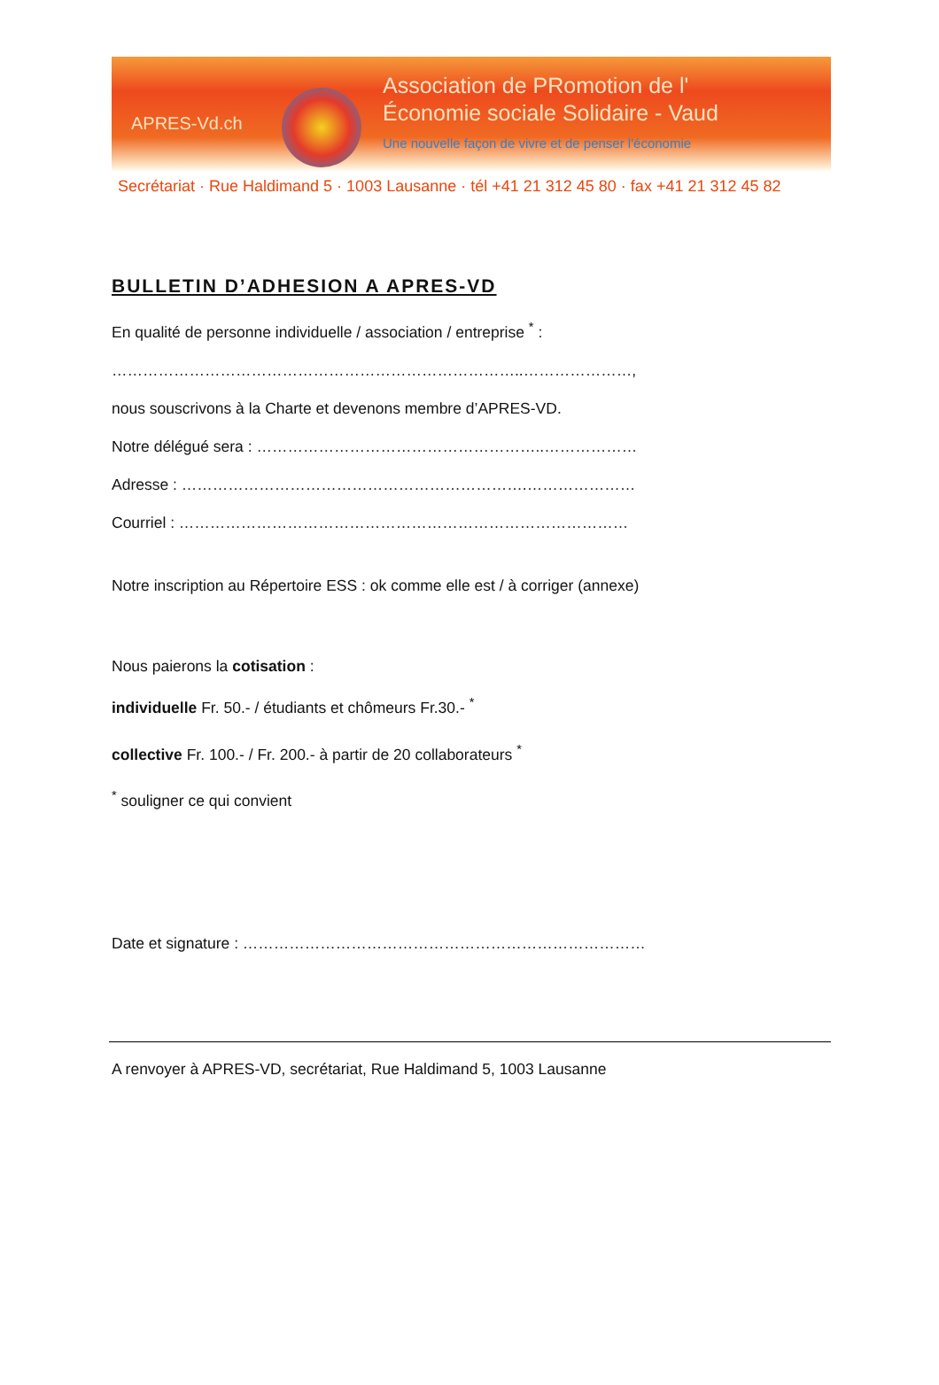APRES-Vd.ch
Association de PRomotion de l'
Économie sociale Solidaire - Vaud
Une nouvelle façon de vivre et de penser l'économie
Secrétariat · Rue Haldimand 5 · 1003 Lausanne · tél +41 21 312 45 80 · fax +41 21 312 45 82
BULLETIN D’ADHESION A APRES-VD
En qualité de personne individuelle / association / entreprise <sup>*</sup> :
……………………………………………………………………..…………………,
nous souscrivons à la Charte et devenons membre d’APRES-VD.
Notre délégué sera : ………………………………………………..………………
Adresse : ………………………………………………………….…………………
Courriel : ……………………………………………………………………………
Notre inscription au Répertoire ESS : ok comme elle est / à corriger (annexe)
Nous paierons la cotisation :
individuelle Fr. 50.- / étudiants et chômeurs Fr.30.- <sup>*</sup>
collective Fr. 100.- / Fr. 200.- à partir de 20 collaborateurs <sup>*</sup>
<sup>*</sup> souligner ce qui convient
Date et signature : ……………………………………………………………………
A renvoyer à APRES-VD, secrétariat, Rue Haldimand 5, 1003 Lausanne